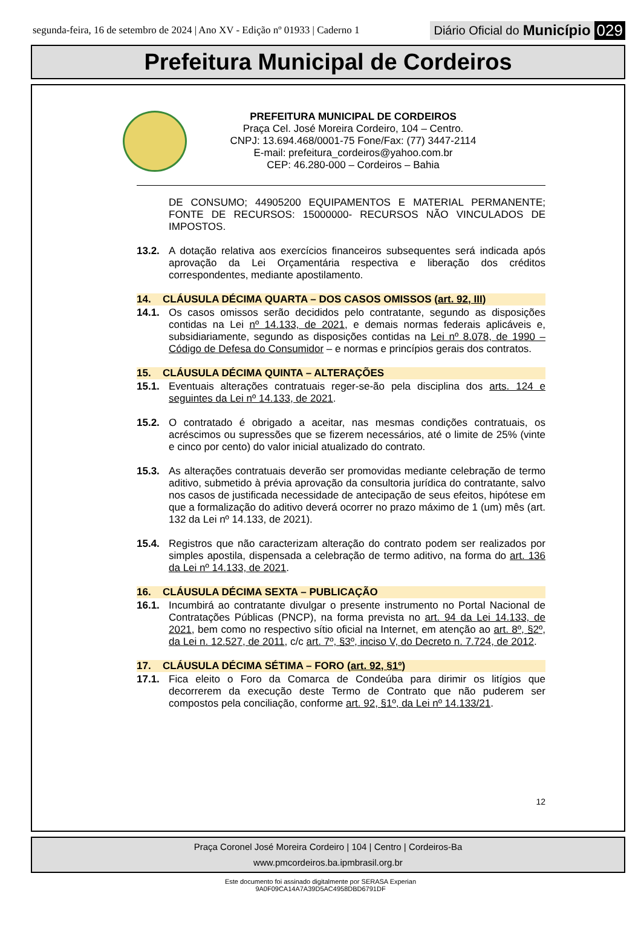segunda-feira, 16 de setembro de 2024 | Ano XV - Edição nº 01933 | Caderno 1 Diário Oficial do Município 029
Prefeitura Municipal de Cordeiros
PREFEITURA MUNICIPAL DE CORDEIROS
Praça Cel. José Moreira Cordeiro, 104 – Centro.
CNPJ: 13.694.468/0001-75 Fone/Fax: (77) 3447-2114
E-mail: prefeitura_cordeiros@yahoo.com.br
CEP: 46.280-000 – Cordeiros – Bahia
DE CONSUMO; 44905200 EQUIPAMENTOS E MATERIAL PERMANENTE; FONTE DE RECURSOS: 15000000- RECURSOS NÃO VINCULADOS DE IMPOSTOS.
13.2. A dotação relativa aos exercícios financeiros subsequentes será indicada após aprovação da Lei Orçamentária respectiva e liberação dos créditos correspondentes, mediante apostilamento.
14. CLÁUSULA DÉCIMA QUARTA – DOS CASOS OMISSOS (art. 92, III)
14.1. Os casos omissos serão decididos pelo contratante, segundo as disposições contidas na Lei nº 14.133, de 2021, e demais normas federais aplicáveis e, subsidiariamente, segundo as disposições contidas na Lei nº 8.078, de 1990 – Código de Defesa do Consumidor – e normas e princípios gerais dos contratos.
15. CLÁUSULA DÉCIMA QUINTA – ALTERAÇÕES
15.1. Eventuais alterações contratuais reger-se-ão pela disciplina dos arts. 124 e seguintes da Lei nº 14.133, de 2021.
15.2. O contratado é obrigado a aceitar, nas mesmas condições contratuais, os acréscimos ou supressões que se fizerem necessários, até o limite de 25% (vinte e cinco por cento) do valor inicial atualizado do contrato.
15.3. As alterações contratuais deverão ser promovidas mediante celebração de termo aditivo, submetido à prévia aprovação da consultoria jurídica do contratante, salvo nos casos de justificada necessidade de antecipação de seus efeitos, hipótese em que a formalização do aditivo deverá ocorrer no prazo máximo de 1 (um) mês (art. 132 da Lei nº 14.133, de 2021).
15.4. Registros que não caracterizam alteração do contrato podem ser realizados por simples apostila, dispensada a celebração de termo aditivo, na forma do art. 136 da Lei nº 14.133, de 2021.
16. CLÁUSULA DÉCIMA SEXTA – PUBLICAÇÃO
16.1. Incumbirá ao contratante divulgar o presente instrumento no Portal Nacional de Contratações Públicas (PNCP), na forma prevista no art. 94 da Lei 14.133, de 2021, bem como no respectivo sítio oficial na Internet, em atenção ao art. 8º, §2º, da Lei n. 12.527, de 2011, c/c art. 7º, §3º, inciso V, do Decreto n. 7.724, de 2012.
17. CLÁUSULA DÉCIMA SÉTIMA – FORO (art. 92, §1º)
17.1. Fica eleito o Foro da Comarca de Condeúba para dirimir os litígios que decorrerem da execução deste Termo de Contrato que não puderem ser compostos pela conciliação, conforme art. 92, §1º, da Lei nº 14.133/21.
12
Praça Coronel José Moreira Cordeiro | 104 | Centro | Cordeiros-Ba
www.pmcordeiros.ba.ipmbrasil.org.br
Este documento foi assinado digitalmente por SERASA Experian
9A0F09CA14A7A39D5AC4958DBD6791DF